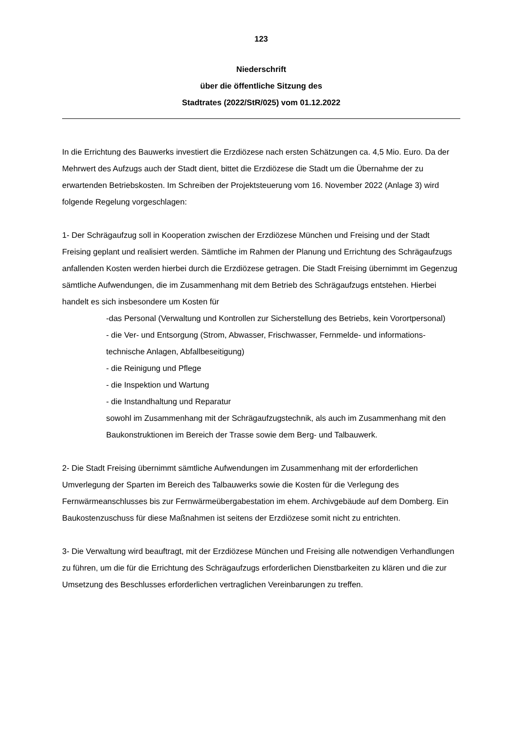123
Niederschrift
über die öffentliche Sitzung des
Stadtrates (2022/StR/025) vom 01.12.2022
In die Errichtung des Bauwerks investiert die Erzdiözese nach ersten Schätzungen ca. 4,5 Mio. Euro. Da der Mehrwert des Aufzugs auch der Stadt dient, bittet die Erzdiözese die Stadt um die Übernahme der zu erwartenden Betriebskosten. Im Schreiben der Projektsteuerung vom 16. November 2022 (Anlage 3) wird folgende Regelung vorgeschlagen:
1- Der Schrägaufzug soll in Kooperation zwischen der Erzdiözese München und Freising und der Stadt Freising geplant und realisiert werden. Sämtliche im Rahmen der Planung und Errichtung des Schrägaufzugs anfallenden Kosten werden hierbei durch die Erzdiözese getragen. Die Stadt Freising übernimmt im Gegenzug sämtliche Aufwendungen, die im Zusammenhang mit dem Betrieb des Schrägaufzugs entstehen. Hierbei handelt es sich insbesondere um Kosten für
-das Personal (Verwaltung und Kontrollen zur Sicherstellung des Betriebs, kein Vorortpersonal)
- die Ver- und Entsorgung (Strom, Abwasser, Frischwasser, Fernmelde- und informations-technische Anlagen, Abfallbeseitigung)
- die Reinigung und Pflege
- die Inspektion und Wartung
- die Instandhaltung und Reparatur
sowohl im Zusammenhang mit der Schrägaufzugstechnik, als auch im Zusammenhang mit den Baukonstruktionen im Bereich der Trasse sowie dem Berg- und Talbauwerk.
2- Die Stadt Freising übernimmt sämtliche Aufwendungen im Zusammenhang mit der erforderlichen Umverlegung der Sparten im Bereich des Talbauwerks sowie die Kosten für die Verlegung des Fernwärmeanschlusses bis zur Fernwärmeübergabestation im ehem. Archivgebäude auf dem Domberg. Ein Baukostenzuschuss für diese Maßnahmen ist seitens der Erzdiözese somit nicht zu entrichten.
3- Die Verwaltung wird beauftragt, mit der Erzdiözese München und Freising alle notwendigen Verhandlungen zu führen, um die für die Errichtung des Schrägaufzugs erforderlichen Dienstbarkeiten zu klären und die zur Umsetzung des Beschlusses erforderlichen vertraglichen Vereinbarungen zu treffen.